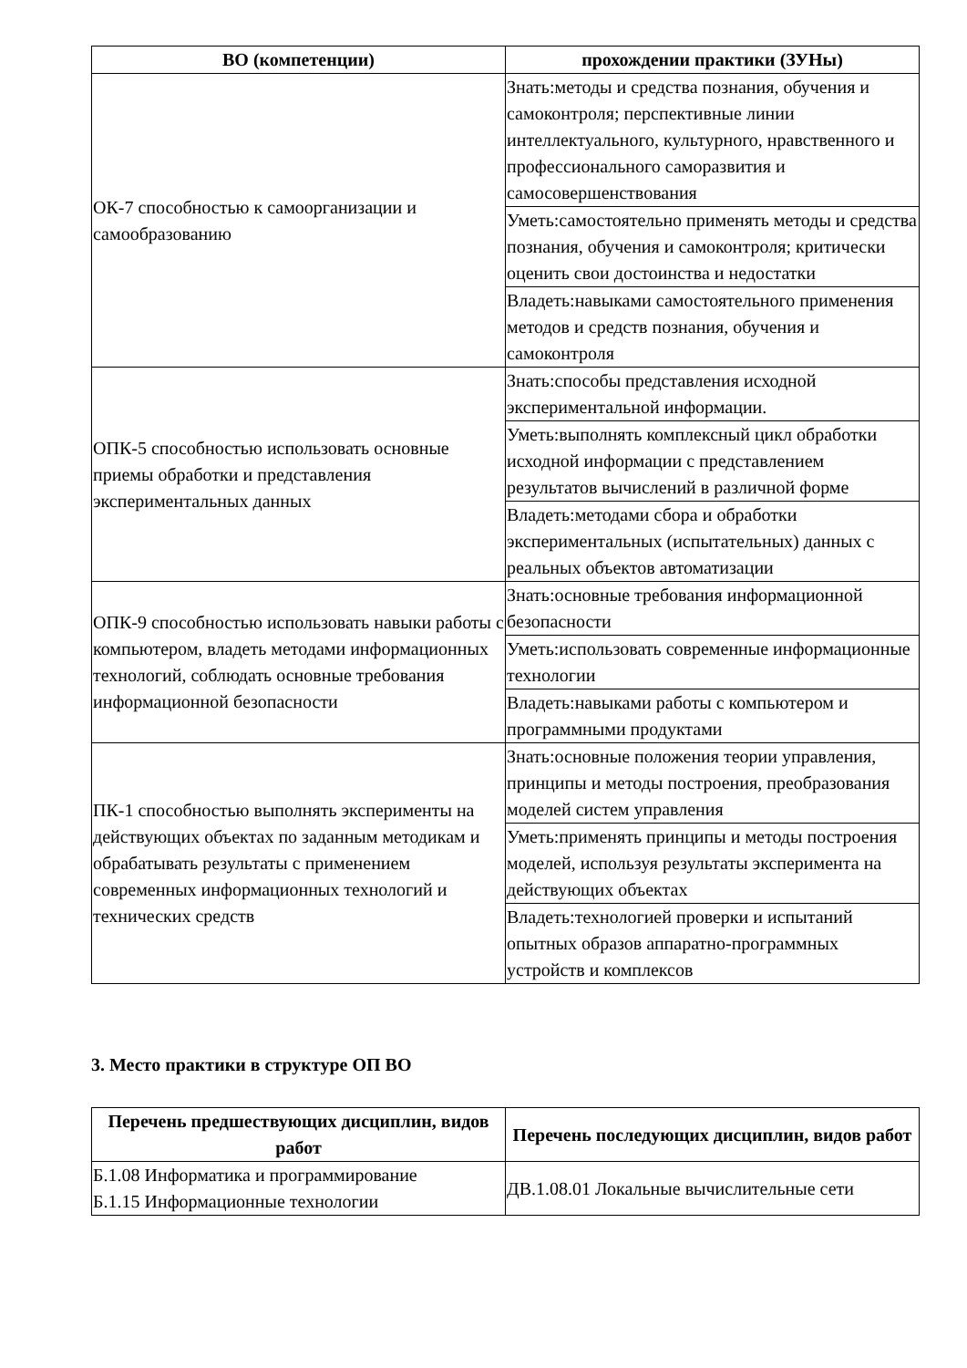| ВО (компетенции) | прохождении практики (ЗУНы) |
| --- | --- |
| ОК-7 способностью к самоорганизации и самообразованию | Знать:методы и средства познания, обучения и самоконтроля; перспективные линии интеллектуального, культурного, нравственного и профессионального саморазвития и самосовершенствования |
| | Уметь:самостоятельно применять методы и средства познания, обучения и самоконтроля; критически оценить свои достоинства и недостатки |
| | Владеть:навыками самостоятельного применения методов и средств познания, обучения и самоконтроля |
| ОПК-5 способностью использовать основные приемы обработки и представления экспериментальных данных | Знать:способы представления исходной экспериментальной информации. |
| | Уметь:выполнять комплексный цикл обработки исходной информации с представлением результатов вычислений в различной форме |
| | Владеть:методами сбора и обработки экспериментальных (испытательных) данных с реальных объектов автоматизации |
| ОПК-9 способностью использовать навыки работы с компьютером, владеть методами информационных технологий, соблюдать основные требования информационной безопасности | Знать:основные требования информационной безопасности |
| | Уметь:использовать современные информационные технологии |
| | Владеть:навыками работы с компьютером и программными продуктами |
| ПК-1 способностью выполнять эксперименты на действующих объектах по заданным методикам и обрабатывать результаты с применением современных информационных технологий и технических средств | Знать:основные положения теории управления, принципы и методы построения, преобразования моделей систем управления |
| | Уметь:применять принципы и методы построения моделей, используя результаты эксперимента на действующих объектах |
| | Владеть:технологией проверки и испытаний опытных образов аппаратно-программных устройств и комплексов |
3. Место практики в структуре ОП ВО
| Перечень предшествующих дисциплин, видов работ | Перечень последующих дисциплин, видов работ |
| --- | --- |
| Б.1.08 Информатика и программирование Б.1.15 Информационные технологии | ДВ.1.08.01 Локальные вычислительные сети |